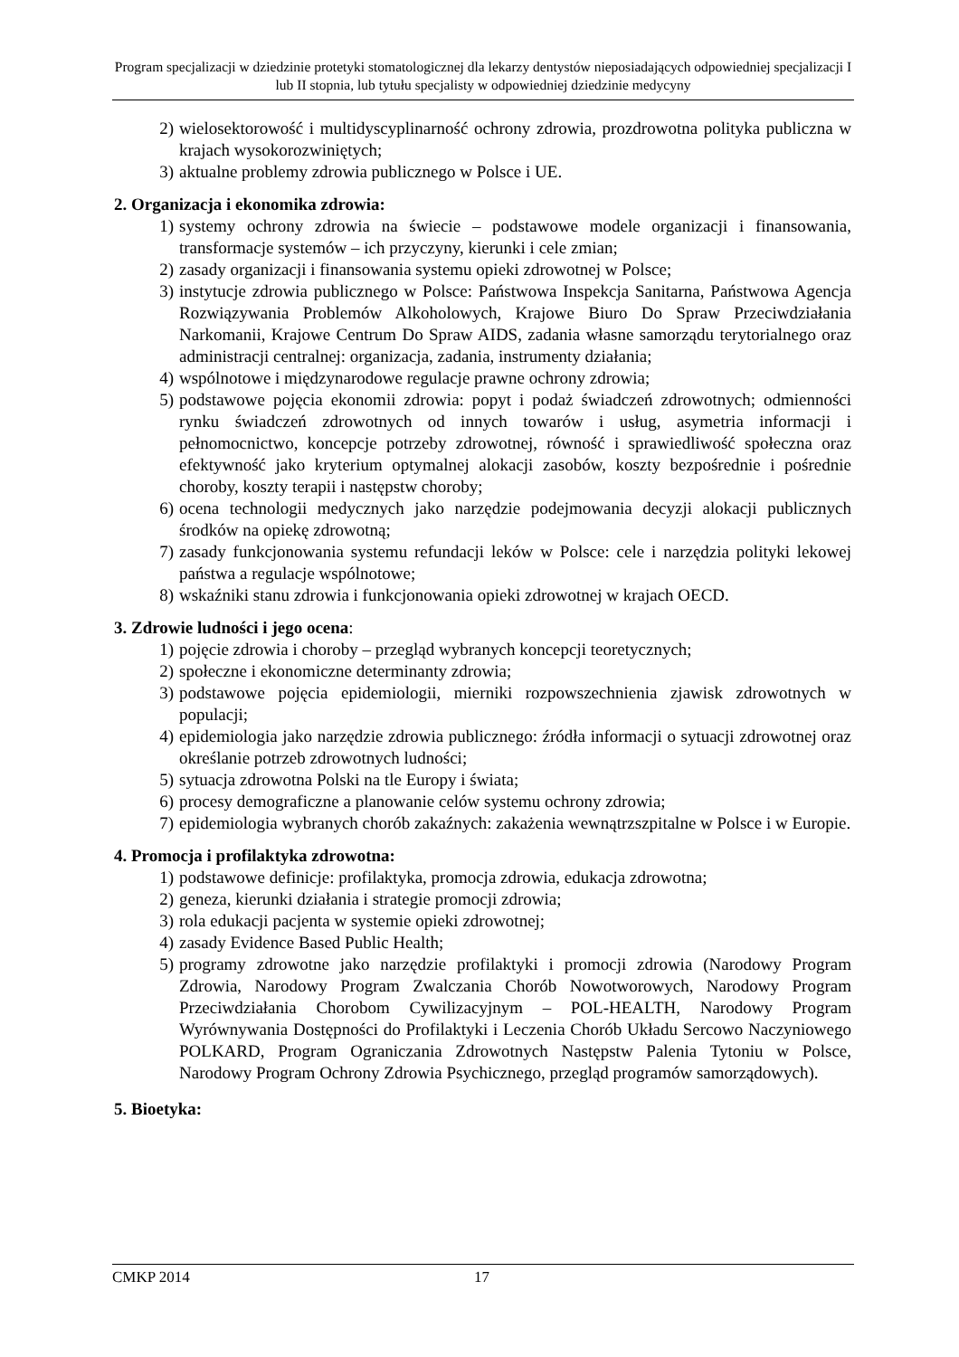Program specjalizacji w dziedzinie protetyki stomatologicznej dla lekarzy dentystów nieposiadających odpowiedniej specjalizacji I lub II stopnia, lub tytułu specjalisty w odpowiedniej dziedzinie medycyny
2) wielosektorowość i multidyscyplinarność ochrony zdrowia, prozdrowotna polityka publiczna w krajach wysokorozwiniętych;
3) aktualne problemy zdrowia publicznego w Polsce i UE.
2. Organizacja i ekonomika zdrowia:
1) systemy ochrony zdrowia na świecie – podstawowe modele organizacji i finansowania, transformacje systemów – ich przyczyny, kierunki i cele zmian;
2) zasady organizacji i finansowania systemu opieki zdrowotnej w Polsce;
3) instytucje zdrowia publicznego w Polsce: Państwowa Inspekcja Sanitarna, Państwowa Agencja Rozwiązywania Problemów Alkoholowych, Krajowe Biuro Do Spraw Przeciwdziałania Narkomanii, Krajowe Centrum Do Spraw AIDS, zadania własne samorządu terytorialnego oraz administracji centralnej: organizacja, zadania, instrumenty działania;
4) wspólnotowe i międzynarodowe regulacje prawne ochrony zdrowia;
5) podstawowe pojęcia ekonomii zdrowia: popyt i podaż świadczeń zdrowotnych; odmienności rynku świadczeń zdrowotnych od innych towarów i usług, asymetria informacji i pełnomocnictwo, koncepcje potrzeby zdrowotnej, równość i sprawiedliwość społeczna oraz efektywność jako kryterium optymalnej alokacji zasobów, koszty bezpośrednie i pośrednie choroby, koszty terapii i następstw choroby;
6) ocena technologii medycznych jako narzędzie podejmowania decyzji alokacji publicznych środków na opiekę zdrowotną;
7) zasady funkcjonowania systemu refundacji leków w Polsce: cele i narzędzia polityki lekowej państwa a regulacje wspólnotowe;
8) wskaźniki stanu zdrowia i funkcjonowania opieki zdrowotnej w krajach OECD.
3. Zdrowie ludności i jego ocena:
1) pojęcie zdrowia i choroby – przegląd wybranych koncepcji teoretycznych;
2) społeczne i ekonomiczne determinanty zdrowia;
3) podstawowe pojęcia epidemiologii, mierniki rozpowszechnienia zjawisk zdrowotnych w populacji;
4) epidemiologia jako narzędzie zdrowia publicznego: źródła informacji o sytuacji zdrowotnej oraz określanie potrzeb zdrowotnych ludności;
5) sytuacja zdrowotna Polski na tle Europy i świata;
6) procesy demograficzne a planowanie celów systemu ochrony zdrowia;
7) epidemiologia wybranych chorób zakaźnych: zakażenia wewnątrzszpitalne w Polsce i w Europie.
4. Promocja i profilaktyka zdrowotna:
1) podstawowe definicje: profilaktyka, promocja zdrowia, edukacja zdrowotna;
2) geneza, kierunki działania i strategie promocji zdrowia;
3) rola edukacji pacjenta w systemie opieki zdrowotnej;
4) zasady Evidence Based Public Health;
5) programy zdrowotne jako narzędzie profilaktyki i promocji zdrowia (Narodowy Program Zdrowia, Narodowy Program Zwalczania Chorób Nowotworowych, Narodowy Program Przeciwdziałania Chorobom Cywilizacyjnym – POL-HEALTH, Narodowy Program Wyrównywania Dostępności do Profilaktyki i Leczenia Chorób Układu Sercowo Naczyniowego POLKARD, Program Ograniczania Zdrowotnych Następstw Palenia Tytoniu w Polsce, Narodowy Program Ochrony Zdrowia Psychicznego, przegląd programów samorządowych).
5. Bioetyka:
CMKP 2014 17